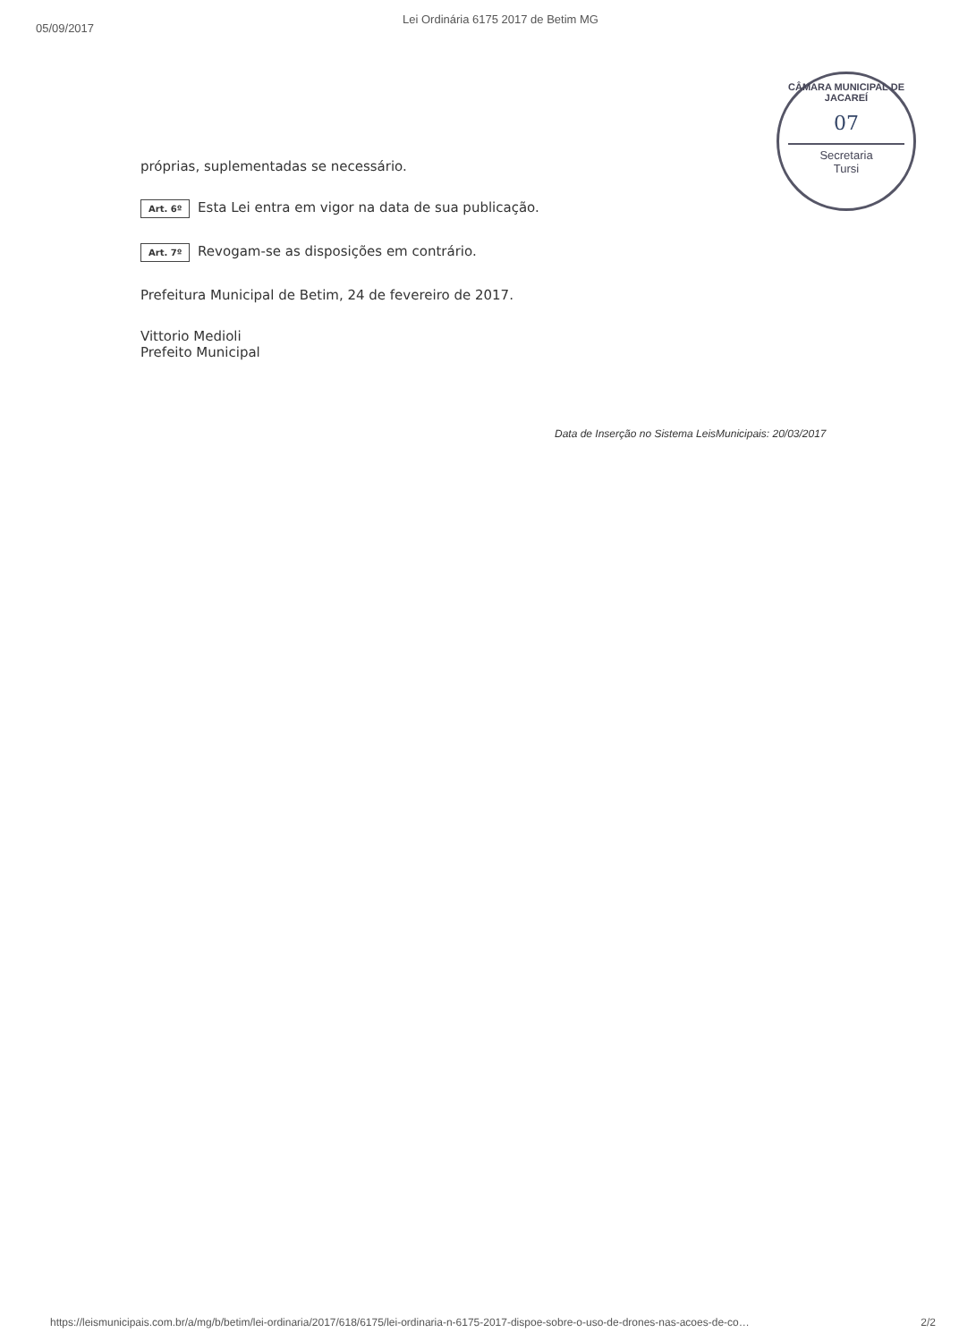05/09/2017
Lei Ordinária 6175 2017 de Betim MG
CÂMARA MUNICIPAL DE JACAREÍ
07
Secretaria
Tursi
próprias, suplementadas se necessário.
Art. 6º Esta Lei entra em vigor na data de sua publicação.
Art. 7º Revogam-se as disposições em contrário.
Prefeitura Municipal de Betim, 24 de fevereiro de 2017.
Vittorio Medioli
Prefeito Municipal
Data de Inserção no Sistema LeisMunicipais: 20/03/2017
https://leismunicipais.com.br/a/mg/b/betim/lei-ordinaria/2017/618/6175/lei-ordinaria-n-6175-2017-dispoe-sobre-o-uso-de-drones-nas-acoes-de-co… 2/2